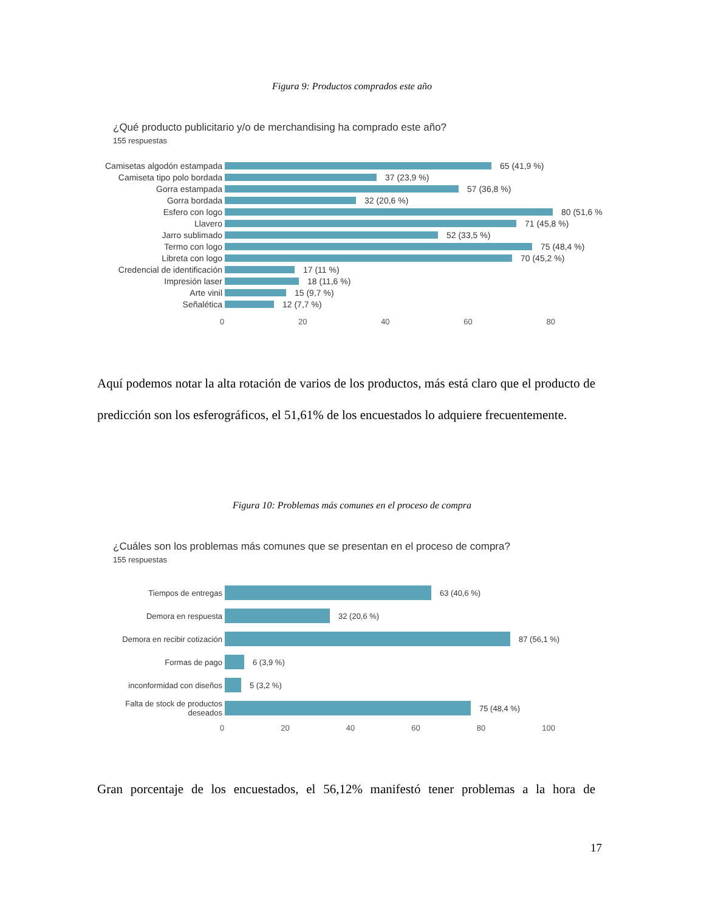Figura 9: Productos comprados este año
¿Qué producto publicitario y/o de merchandising ha comprado este año?
155 respuestas
Camisetas algodón estampada 65 (41,9 %)
Camiseta tipo polo bordada 37 (23,9 %)
Gorra estampada 57 (36,8 %)
Gorra bordada 32 (20,6 %)
Esfero con logo 80 (51,6 %
Llavero 71 (45,8 %)
Jarro sublimado 52 (33,5 %)
Termo con logo 75 (48,4 %)
Libreta con logo 70 (45,2 %)
Credencial de identificación 17 (11 %)
Impresión laser 18 (11,6 %)
Arte vinil 15 (9,7 %)
Señalética 12 (7,7 %)
0 20 40 60 80
Aquí podemos notar la alta rotación de varios de los productos, más está claro que el producto de predicción son los esferográficos, el 51,61% de los encuestados lo adquiere frecuentemente.
Figura 10: Problemas más comunes en el proceso de compra
¿Cuáles son los problemas más comunes que se presentan en el proceso de compra?
155 respuestas
Tiempos de entregas 63 (40,6 %)
Demora en respuesta 32 (20,6 %)
Demora en recibir cotización 87 (56,1 %)
Formas de pago 6 (3,9 %)
inconformidad con diseños 5 (3,2 %)
Falta de stock de productos deseados 75 (48,4 %)
0 20 40 60 80 100
Gran porcentaje de los encuestados, el 56,12% manifestó tener problemas a la hora de
17